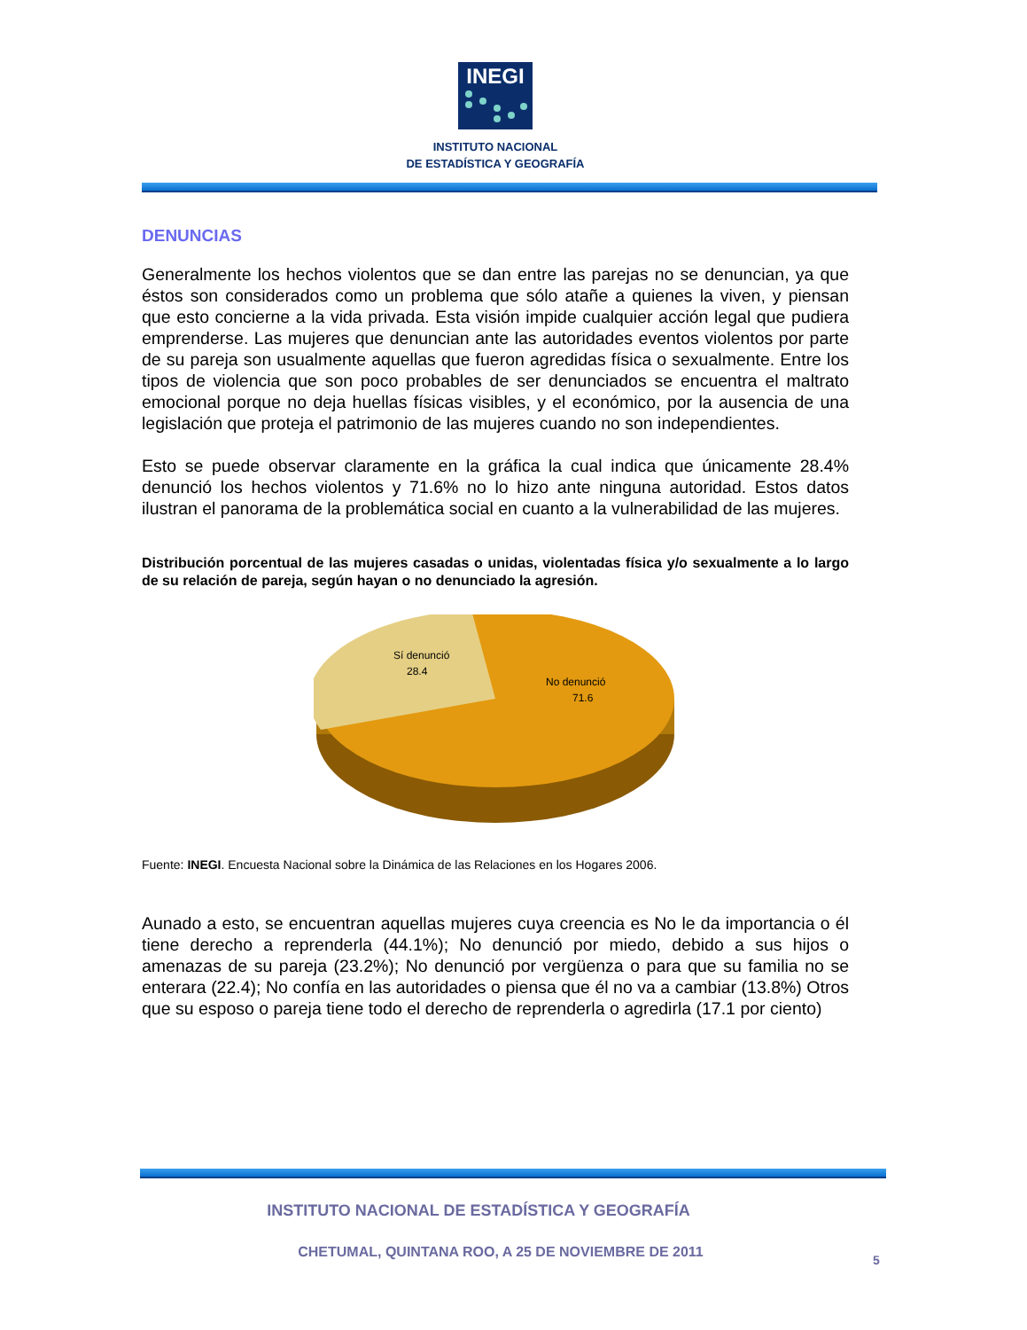INEGI
INSTITUTO NACIONAL
DE ESTADÍSTICA Y GEOGRAFÍA
DENUNCIAS
Generalmente los hechos violentos que se dan entre las parejas no se denuncian, ya que éstos son considerados como un problema que sólo atañe a quienes la viven, y piensan que esto concierne a la vida privada. Esta visión impide cualquier acción legal que pudiera emprenderse. Las mujeres que denuncian ante las autoridades eventos violentos por parte de su pareja son usualmente aquellas que fueron agredidas física o sexualmente. Entre los tipos de violencia que son poco probables de ser denunciados se encuentra el maltrato emocional porque no deja huellas físicas visibles, y el económico, por la ausencia de una legislación que proteja el patrimonio de las mujeres cuando no son independientes.
Esto se puede observar claramente en la gráfica la cual indica que únicamente 28.4% denunció los hechos violentos y 71.6% no lo hizo ante ninguna autoridad. Estos datos ilustran el panorama de la problemática social en cuanto a la vulnerabilidad de las mujeres.
Distribución porcentual de las mujeres casadas o unidas, violentadas física y/o sexualmente a lo largo de su relación de pareja, según hayan o no denunciado la agresión.
Sí denunció
28.4
No denunció
71.6
Fuente: INEGI. Encuesta Nacional sobre la Dinámica de las Relaciones en los Hogares 2006.
Aunado a esto, se encuentran aquellas mujeres cuya creencia es No le da importancia o él tiene derecho a reprenderla (44.1%); No denunció por miedo, debido a sus hijos o amenazas de su pareja (23.2%); No denunció por vergüenza o para que su familia no se enterara (22.4); No confía en las autoridades o piensa que él no va a cambiar (13.8%) Otros que su esposo o pareja tiene todo el derecho de reprenderla o agredirla (17.1 por ciento)
INSTITUTO NACIONAL DE ESTADÍSTICA Y GEOGRAFÍA
CHETUMAL, QUINTANA ROO, A 25 DE NOVIEMBRE DE 2011 5